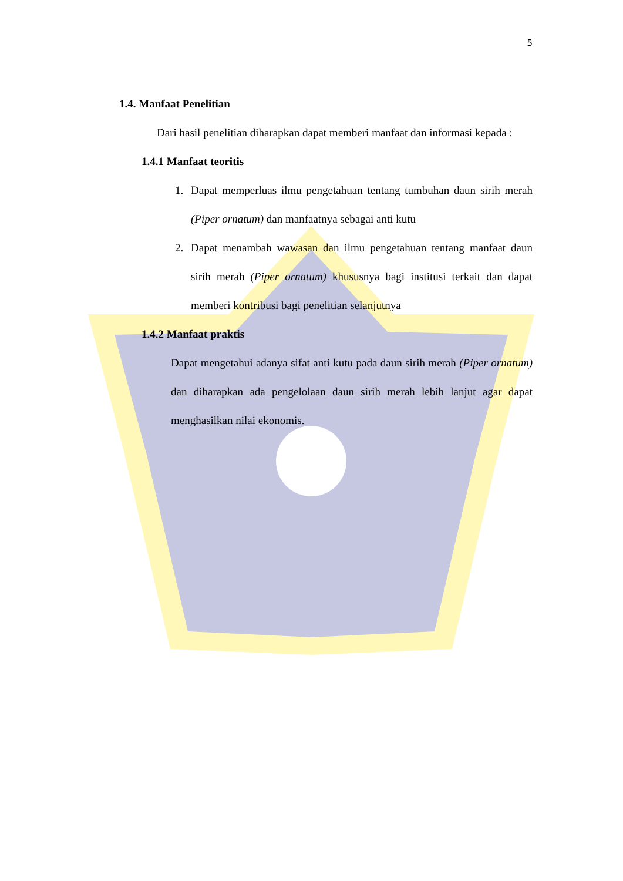5
1.4. Manfaat Penelitian
Dari hasil penelitian diharapkan dapat memberi manfaat dan informasi kepada :
1.4.1 Manfaat teoritis
1. Dapat memperluas ilmu pengetahuan tentang tumbuhan daun sirih merah (Piper ornatum) dan manfaatnya sebagai anti kutu
2. Dapat menambah wawasan dan ilmu pengetahuan tentang manfaat daun sirih merah (Piper ornatum) khususnya bagi institusi terkait dan dapat memberi kontribusi bagi penelitian selanjutnya
1.4.2 Manfaat praktis
Dapat mengetahui adanya sifat anti kutu pada daun sirih merah (Piper ornatum) dan diharapkan ada pengelolaan daun sirih merah lebih lanjut agar dapat menghasilkan nilai ekonomis.